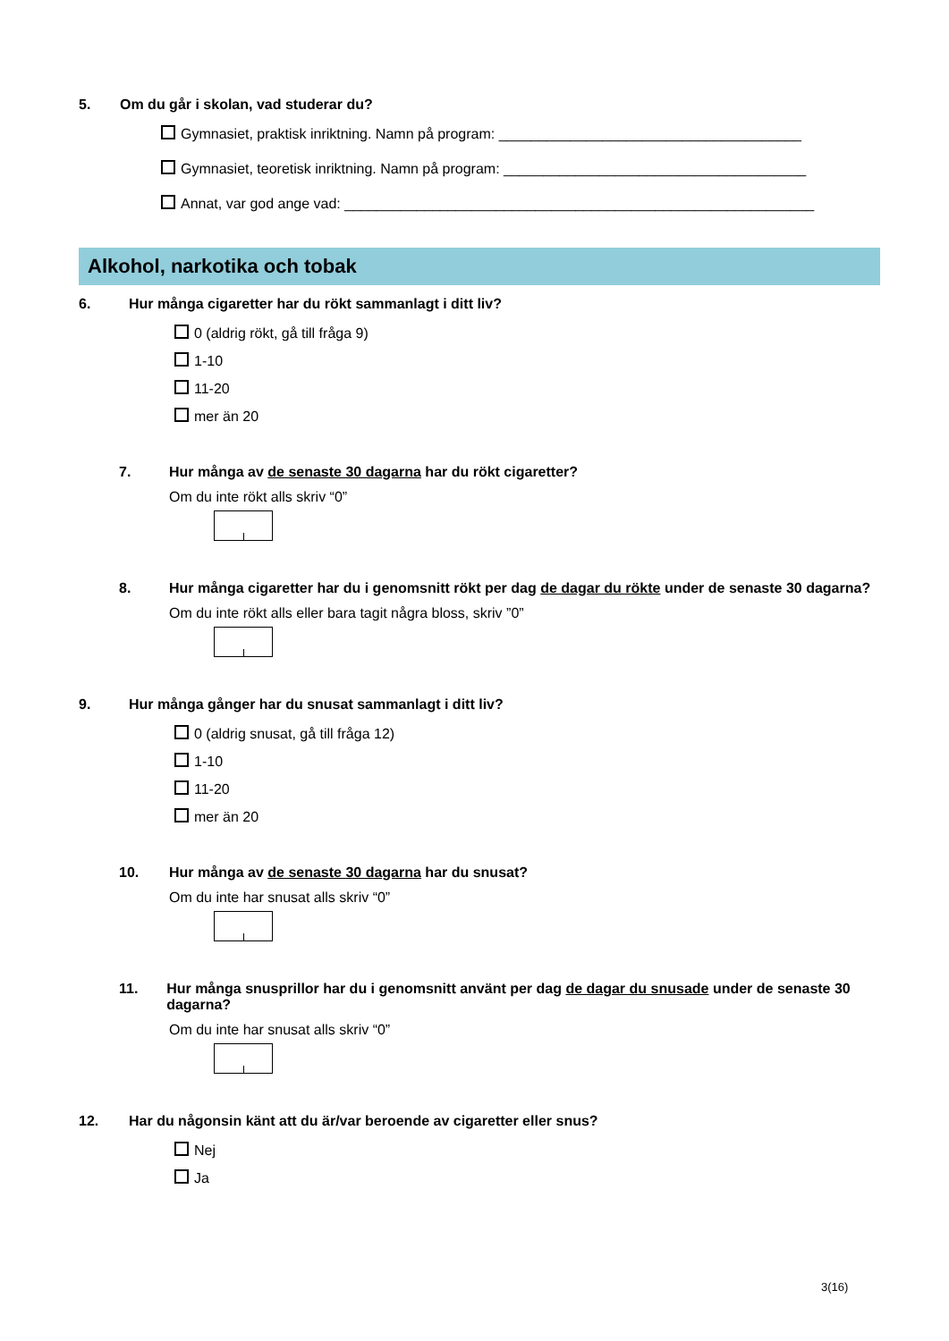5. Om du går i skolan, vad studerar du?
Gymnasiet, praktisk inriktning. Namn på program: ______________________________________
Gymnasiet, teoretisk inriktning. Namn på program: ______________________________________
Annat, var god ange vad: ___________________________________________________________
Alkohol, narkotika och tobak
6. Hur många cigaretter har du rökt sammanlagt i ditt liv?
0 (aldrig rökt, gå till fråga 9)
1-10
11-20
mer än 20
7. Hur många av de senaste 30 dagarna har du rökt cigaretter?
Om du inte rökt alls skriv “0”
8. Hur många cigaretter har du i genomsnitt rökt per dag de dagar du rökte under de senaste 30 dagarna?
Om du inte rökt alls eller bara tagit några bloss, skriv ”0”
9. Hur många gånger har du snusat sammanlagt i ditt liv?
0 (aldrig snusat, gå till fråga 12)
1-10
11-20
mer än 20
10. Hur många av de senaste 30 dagarna har du snusat?
Om du inte har snusat alls skriv “0”
11. Hur många snusprillor har du i genomsnitt använt per dag de dagar du snusade under de senaste 30 dagarna?
Om du inte har snusat alls skriv “0”
12. Har du någonsin känt att du är/var beroende av cigaretter eller snus?
Nej
Ja
3(16)